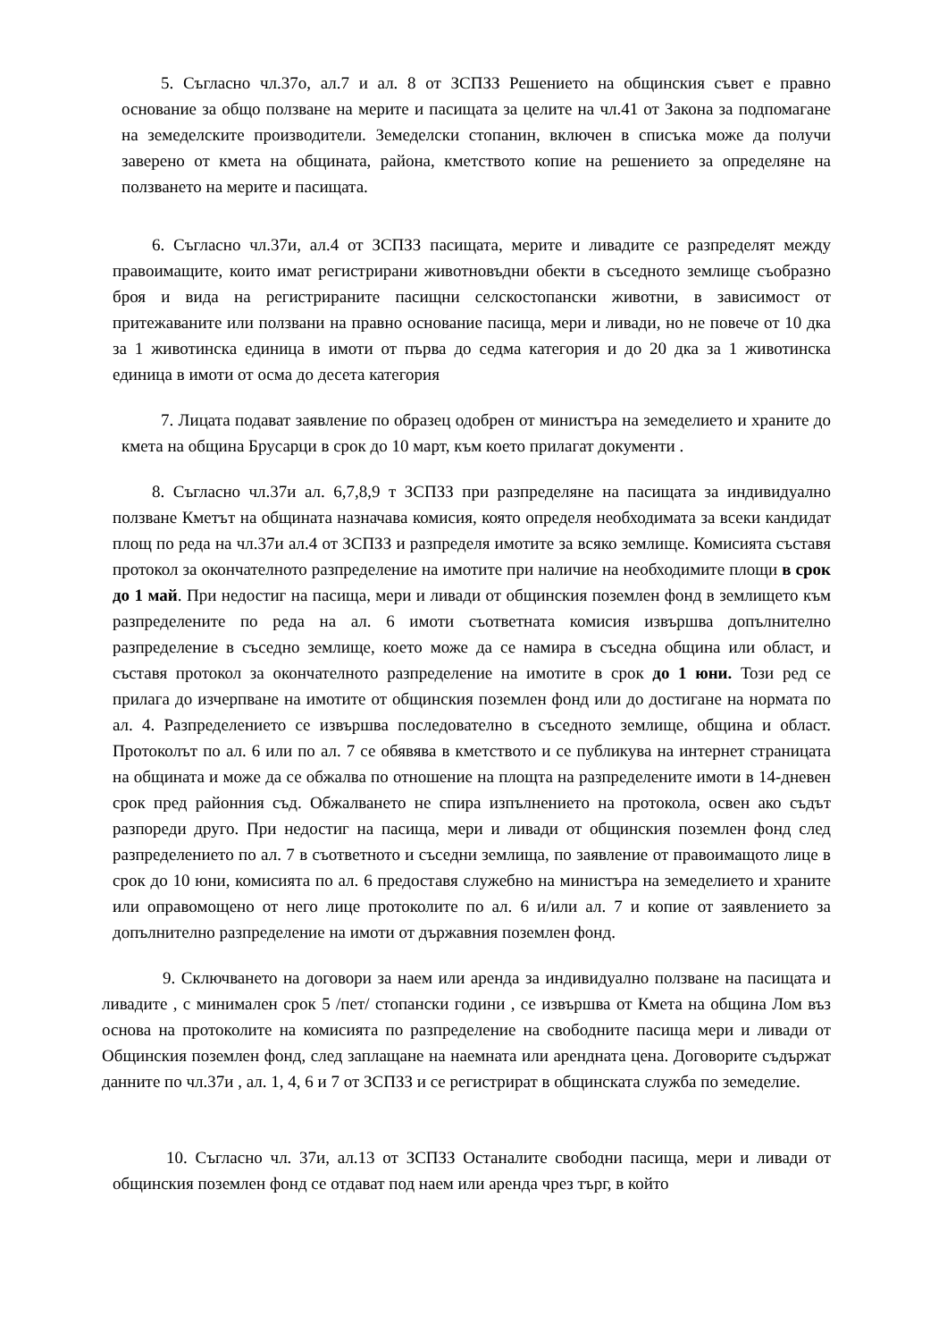5. Съгласно чл.37о, ал.7 и ал. 8 от ЗСПЗЗ Решението на общинския съвет е правно основание за общо ползване на мерите и пасищата за целите на чл.41 от Закона за подпомагане на земеделските производители. Земеделски стопанин, включен в списъка може да получи заверено от кмета на общината, района, кметството копие на решението за определяне на ползването на мерите и пасищата.
6. Съгласно чл.37и, ал.4 от ЗСПЗЗ пасищата, мерите и ливадите се разпределят между правоимащите, които имат регистрирани животновъдни обекти в съседното землище съобразно броя и вида на регистрираните пасищни селскостопански животни, в зависимост от притежаваните или ползвани на правно основание пасища, мери и ливади, но не повече от 10 дка за 1 животинска единица в имоти от първа до седма категория и до 20 дка за 1 животинска единица в имоти от осма до десета категория
7. Лицата подават заявление по образец одобрен от министъра на земеделието и храните до кмета на община Брусарци в срок до 10 март, към което прилагат документи .
8. Съгласно чл.37и ал. 6,7,8,9 т ЗСПЗЗ при разпределяне на пасищата за индивидуално ползване Кметът на общината назначава комисия, която определя необходимата за всеки кандидат площ по реда на чл.37и ал.4 от ЗСПЗЗ и разпределя имотите за всяко землище. Комисията съставя протокол за окончателното разпределение на имотите при наличие на необходимите площи в срок до 1 май. При недостиг на пасища, мери и ливади от общинския поземлен фонд в землището към разпределените по реда на ал. 6 имоти съответната комисия извършва допълнително разпределение в съседно землище, което може да се намира в съседна община или област, и съставя протокол за окончателното разпределение на имотите в срок до 1 юни. Този ред се прилага до изчерпване на имотите от общинския поземлен фонд или до достигане на нормата по ал. 4. Разпределението се извършва последователно в съседното землище, община и област. Протоколът по ал. 6 или по ал. 7 се обявява в кметството и се публикува на интернет страницата на общината и може да се обжалва по отношение на площта на разпределените имоти в 14-дневен срок пред районния съд. Обжалването не спира изпълнението на протокола, освен ако съдът разпореди друго. При недостиг на пасища, мери и ливади от общинския поземлен фонд след разпределението по ал. 7 в съответното и съседни землища, по заявление от правоимащото лице в срок до 10 юни, комисията по ал. 6 предоставя служебно на министъра на земеделието и храните или оправомощено от него лице протоколите по ал. 6 и/или ал. 7 и копие от заявлението за допълнително разпределение на имоти от държавния поземлен фонд.
9. Сключването на договори за наем или аренда за индивидуално ползване на пасищата и ливадите , с минимален срок 5 /пет/ стопански години , се извършва от Кмета на община Лом въз основа на протоколите на комисията по разпределение на свободните пасища мери и ливади от Общинския поземлен фонд, след заплащане на наемната или арендната цена. Договорите съдържат данните по чл.37и , ал. 1, 4, 6 и 7 от ЗСПЗЗ и се регистрират в общинската служба по земеделие.
10. Съгласно чл. 37и, ал.13 от ЗСПЗЗ Останалите свободни пасища, мери и ливади от общинския поземлен фонд се отдават под наем или аренда чрез търг, в който